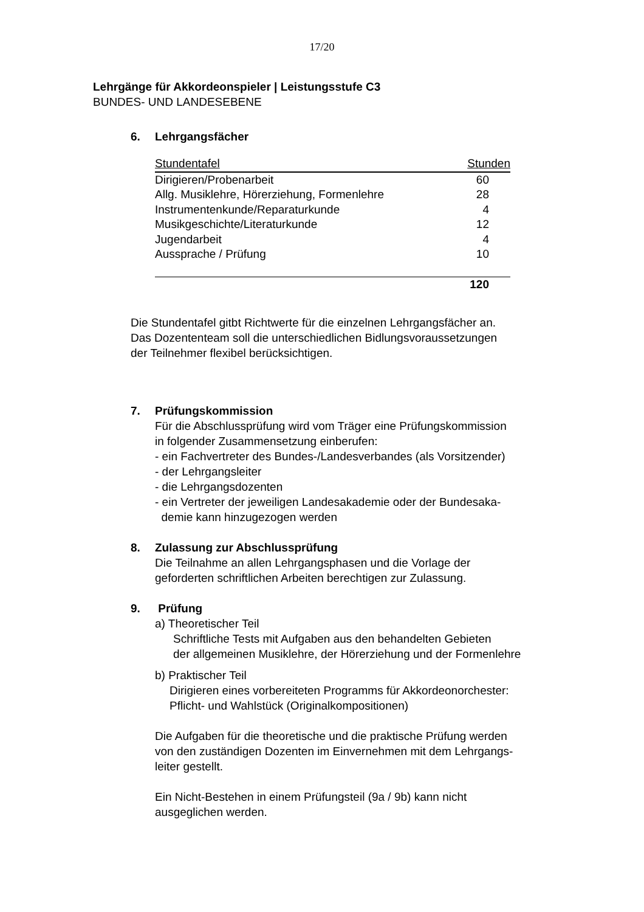17/20
Lehrgänge für Akkordeonspieler | Leistungsstufe C3
BUNDES- UND LANDESEBENE
6. Lehrgangsfächer
| Stundentafel | Stunden |
| --- | --- |
| Dirigieren/Probenarbeit | 60 |
| Allg. Musiklehre, Hörerziehung, Formenlehre | 28 |
| Instrumentenkunde/Reparaturkunde | 4 |
| Musikgeschichte/Literaturkunde | 12 |
| Jugendarbeit | 4 |
| Aussprache / Prüfung | 10 |
| | 120 |
Die Stundentafel gitbt Richtwerte für die einzelnen Lehrgangsfächer an.
Das Dozententeam soll die unterschiedlichen Bidlungsvoraussetzungen
der Teilnehmer flexibel berücksichtigen.
7. Prüfungskommission
Für die Abschlussprüfung wird vom Träger eine Prüfungskommission
in folgender Zusammensetzung einberufen:
- ein Fachvertreter des Bundes-/Landesverbandes (als Vorsitzender)
- der Lehrgangsleiter
- die Lehrgangsdozenten
- ein Vertreter der jeweiligen Landesakademie oder der Bundesaka-
demie kann hinzugezogen werden
8. Zulassung zur Abschlussprüfung
Die Teilnahme an allen Lehrgangsphasen und die Vorlage der
geforderten schriftlichen Arbeiten berechtigen zur Zulassung.
9. Prüfung
a) Theoretischer Teil
Schriftliche Tests mit Aufgaben aus den behandelten Gebieten
der allgemeinen Musiklehre, der Hörerziehung und der Formenlehre
b) Praktischer Teil
Dirigieren eines vorbereiteten Programms für Akkordeonorchester:
Pflicht- und Wahlstück (Originalkompositionen)
Die Aufgaben für die theoretische und die praktische Prüfung werden
von den zuständigen Dozenten im Einvernehmen mit dem Lehrgangs-
leiter gestellt.
Ein Nicht-Bestehen in einem Prüfungsteil (9a / 9b) kann nicht
ausgeglichen werden.